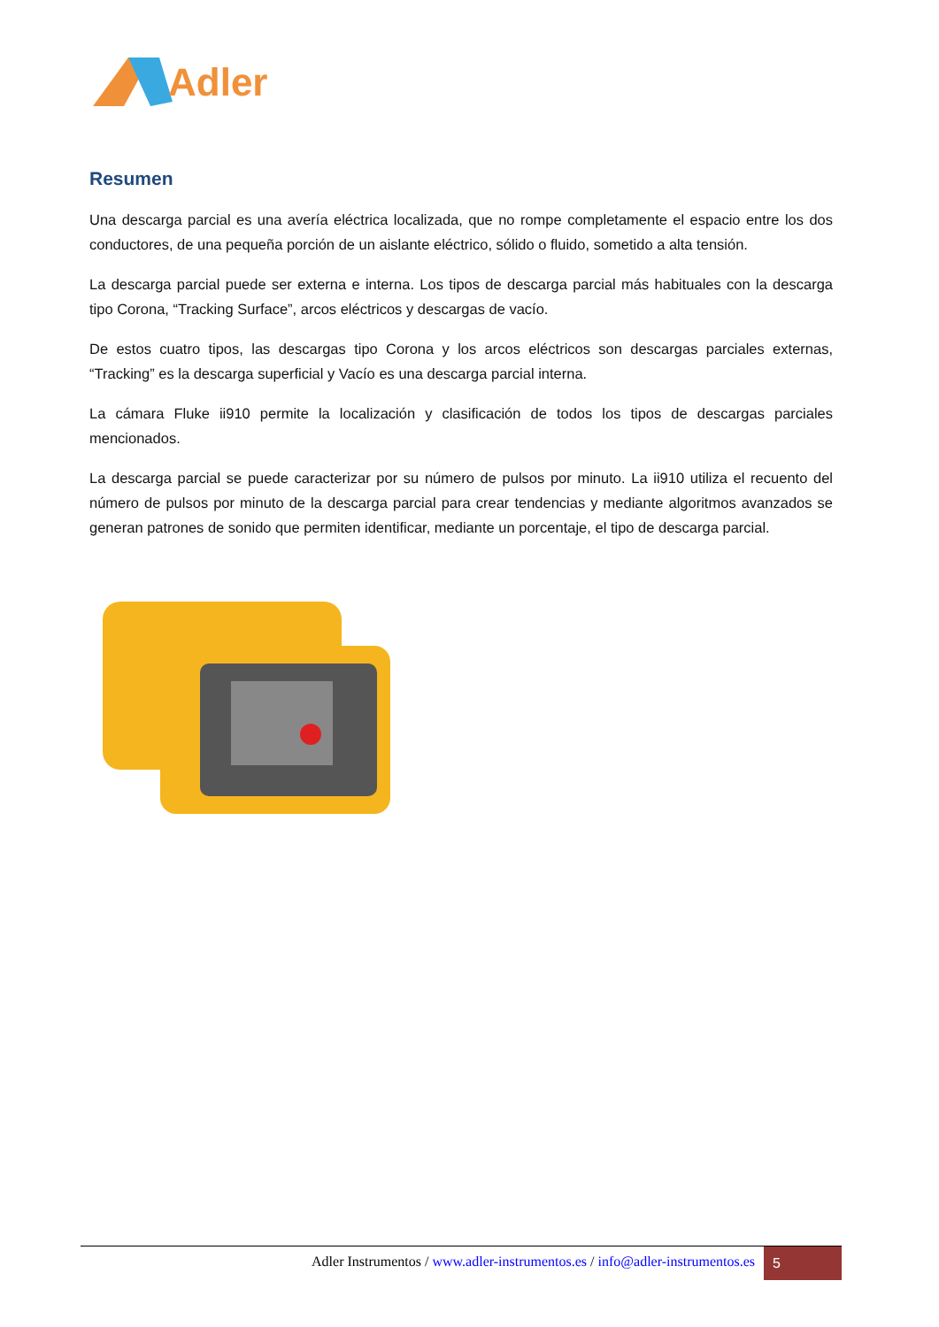Adler
Resumen
Una descarga parcial es una avería eléctrica localizada, que no rompe completamente el espacio entre los dos conductores, de una pequeña porción de un aislante eléctrico, sólido o fluido, sometido a alta tensión.
La descarga parcial puede ser externa e interna. Los tipos de descarga parcial más habituales con la descarga tipo Corona, “Tracking Surface”, arcos eléctricos y descargas de vacío.
De estos cuatro tipos, las descargas tipo Corona y los arcos eléctricos son descargas parciales externas, “Tracking” es la descarga superficial y Vacío es una descarga parcial interna.
La cámara Fluke ii910 permite la localización y clasificación de todos los tipos de descargas parciales mencionados.
La descarga parcial se puede caracterizar por su número de pulsos por minuto. La ii910 utiliza el recuento del número de pulsos por minuto de la descarga parcial para crear tendencias y mediante algoritmos avanzados se generan patrones de sonido que permiten identificar, mediante un porcentaje, el tipo de descarga parcial.
Adler Instrumentos / www.adler-instrumentos.es / info@adler-instrumentos.es
5